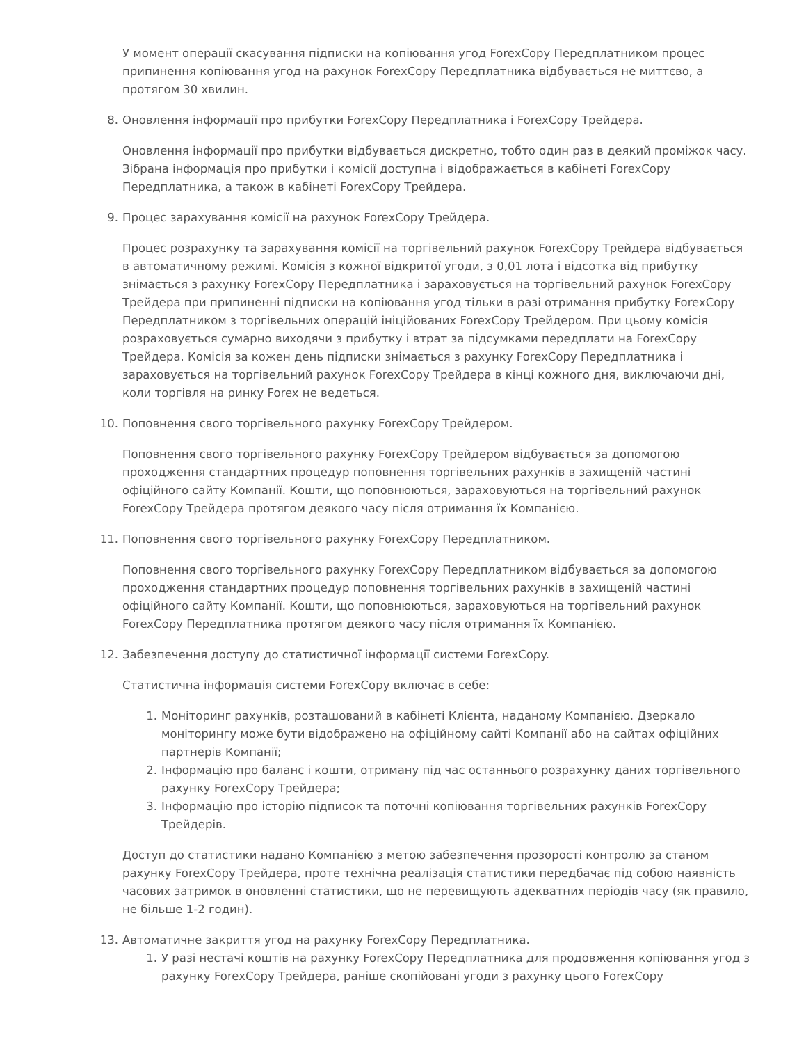У момент операції скасування підписки на копіювання угод ForexCopy Передплатником процес припинення копіювання угод на рахунок ForexCopy Передплатника відбувається не миттєво, а протягом 30 хвилин.
8. Оновлення інформації про прибутки ForexCopy Передплатника і ForexCopy Трейдера.
Оновлення інформації про прибутки відбувається дискретно, тобто один раз в деякий проміжок часу. Зібрана інформація про прибутки і комісії доступна і відображається в кабінеті ForexCopy Передплатника, а також в кабінеті ForexCopy Трейдера.
9. Процес зарахування комісії на рахунок ForexCopy Трейдера.
Процес розрахунку та зарахування комісії на торгівельний рахунок ForexCopy Трейдера відбувається в автоматичному режимі. Комісія з кожної відкритої угоди, з 0,01 лота і відсотка від прибутку знімається з рахунку ForexCopy Передплатника і зараховується на торгівельний рахунок ForexCopy Трейдера при припиненні підписки на копіювання угод тільки в разі отримання прибутку ForexCopy Передплатником з торгівельних операцій ініційованих ForexCopy Трейдером. При цьому комісія розраховується сумарно виходячи з прибутку і втрат за підсумками передплати на ForexCopy Трейдера. Комісія за кожен день підписки знімається з рахунку ForexCopy Передплатника і зараховується на торгівельний рахунок ForexCopy Трейдера в кінці кожного дня, виключаючи дні, коли торгівля на ринку Forex не ведеться.
10. Поповнення свого торгівельного рахунку ForexCopy Трейдером.
Поповнення свого торгівельного рахунку ForexCopy Трейдером відбувається за допомогою проходження стандартних процедур поповнення торгівельних рахунків в захищеній частині офіційного сайту Компанії. Кошти, що поповнюються, зараховуються на торгівельний рахунок ForexCopy Трейдера протягом деякого часу після отримання їх Компанією.
11. Поповнення свого торгівельного рахунку ForexCopy Передплатником.
Поповнення свого торгівельного рахунку ForexCopy Передплатником відбувається за допомогою проходження стандартних процедур поповнення торгівельних рахунків в захищеній частині офіційного сайту Компанії. Кошти, що поповнюються, зараховуються на торгівельний рахунок ForexCopy Передплатника протягом деякого часу після отримання їх Компанією.
12. Забезпечення доступу до статистичної інформації системи ForexCopy.
Статистична інформація системи ForexCopy включає в себе:
1. Моніторинг рахунків, розташований в кабінеті Клієнта, наданому Компанією. Дзеркало моніторингу може бути відображено на офіційному сайті Компанії або на сайтах офіційних партнерів Компанії;
2. Інформацію про баланс і кошти, отриману під час останнього розрахунку даних торгівельного рахунку ForexCopy Трейдера;
3. Інформацію про історію підписок та поточні копіювання торгівельних рахунків ForexCopy Трейдерів.
Доступ до статистики надано Компанією з метою забезпечення прозорості контролю за станом рахунку ForexCopy Трейдера, проте технічна реалізація статистики передбачає під собою наявність часових затримок в оновленні статистики, що не перевищують адекватних періодів часу (як правило, не більше 1-2 годин).
13. Автоматичне закриття угод на рахунку ForexCopy Передплатника.
1. У разі нестачі коштів на рахунку ForexCopy Передплатника для продовження копіювання угод з рахунку ForexCopy Трейдера, раніше скопійовані угоди з рахунку цього ForexCopy